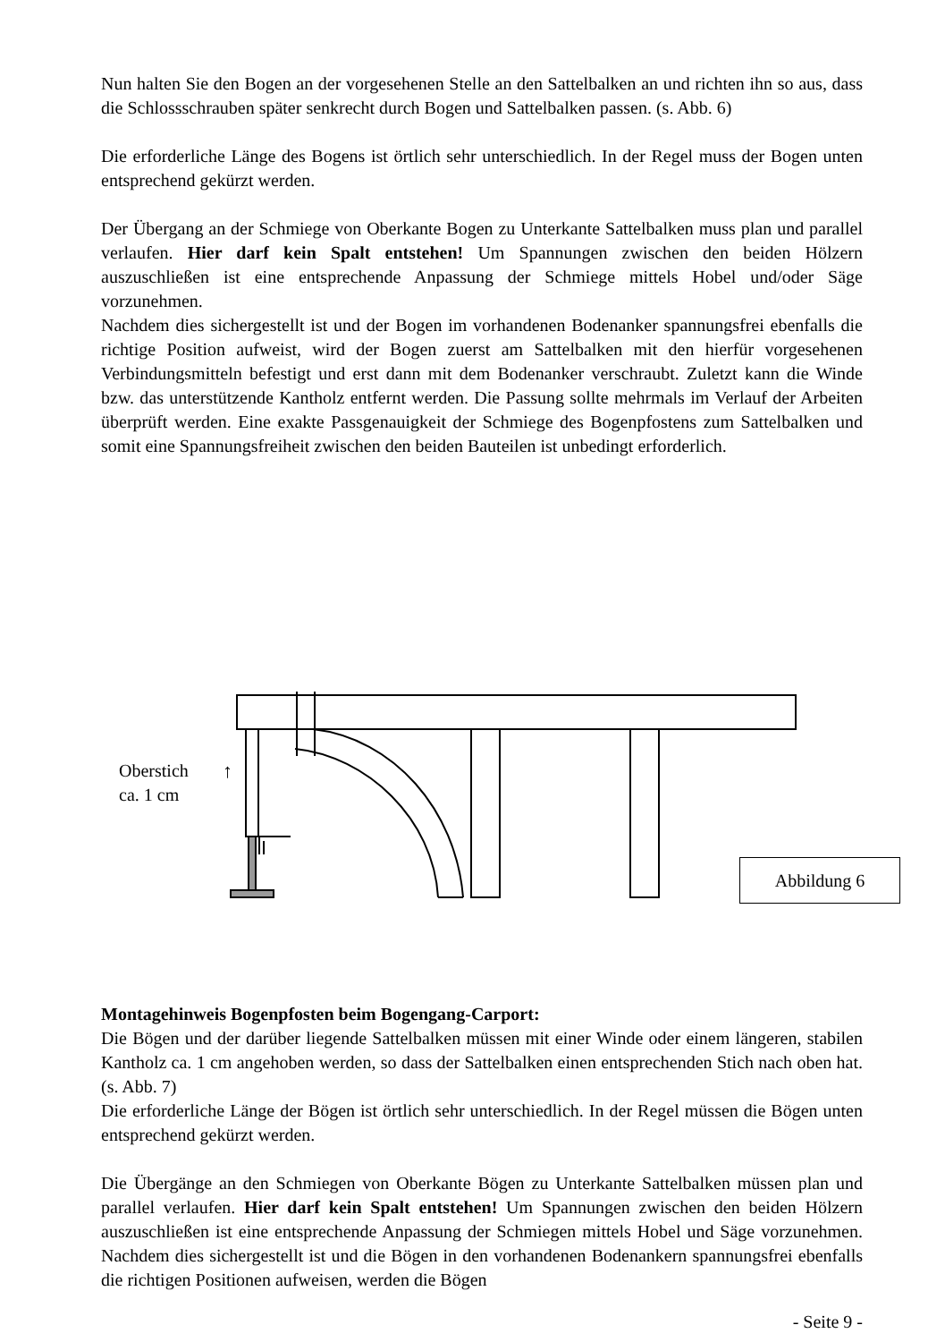Nun halten Sie den Bogen an der vorgesehenen Stelle an den Sattelbalken an und richten ihn so aus, dass die Schlossschrauben später senkrecht durch Bogen und Sattelbalken passen. (s. Abb. 6)
Die erforderliche Länge des Bogens ist örtlich sehr unterschiedlich. In der Regel muss der Bogen unten entsprechend gekürzt werden.
Der Übergang an der Schmiege von Oberkante Bogen zu Unterkante Sattelbalken muss plan und parallel verlaufen. Hier darf kein Spalt entstehen! Um Spannungen zwischen den beiden Hölzern auszuschließen ist eine entsprechende Anpassung der Schmiege mittels Hobel und/oder Säge vorzunehmen.
Nachdem dies sichergestellt ist und der Bogen im vorhandenen Bodenanker spannungsfrei ebenfalls die richtige Position aufweist, wird der Bogen zuerst am Sattelbalken mit den hierfür vorgesehenen Verbindungsmitteln befestigt und erst dann mit dem Bodenanker verschraubt. Zuletzt kann die Winde bzw. das unterstützende Kantholz entfernt werden. Die Passung sollte mehrmals im Verlauf der Arbeiten überprüft werden. Eine exakte Passgenauigkeit der Schmiege des Bogenpfostens zum Sattelbalken und somit eine Spannungsfreiheit zwischen den beiden Bauteilen ist unbedingt erforderlich.
Oberstich
ca. 1 cm
↑
Abbildung 6
Montagehinweis Bogenpfosten beim Bogengang-Carport:
Die Bögen und der darüber liegende Sattelbalken müssen mit einer Winde oder einem längeren, stabilen Kantholz ca. 1 cm angehoben werden, so dass der Sattelbalken einen entsprechenden Stich nach oben hat. (s. Abb. 7)
Die erforderliche Länge der Bögen ist örtlich sehr unterschiedlich. In der Regel müssen die Bögen unten entsprechend gekürzt werden.
Die Übergänge an den Schmiegen von Oberkante Bögen zu Unterkante Sattelbalken müssen plan und parallel verlaufen. Hier darf kein Spalt entstehen! Um Spannungen zwischen den beiden Hölzern auszuschließen ist eine entsprechende Anpassung der Schmiegen mittels Hobel und Säge vorzunehmen. Nachdem dies sichergestellt ist und die Bögen in den vorhandenen Bodenankern spannungsfrei ebenfalls die richtigen Positionen aufweisen, werden die Bögen
- Seite 9 -